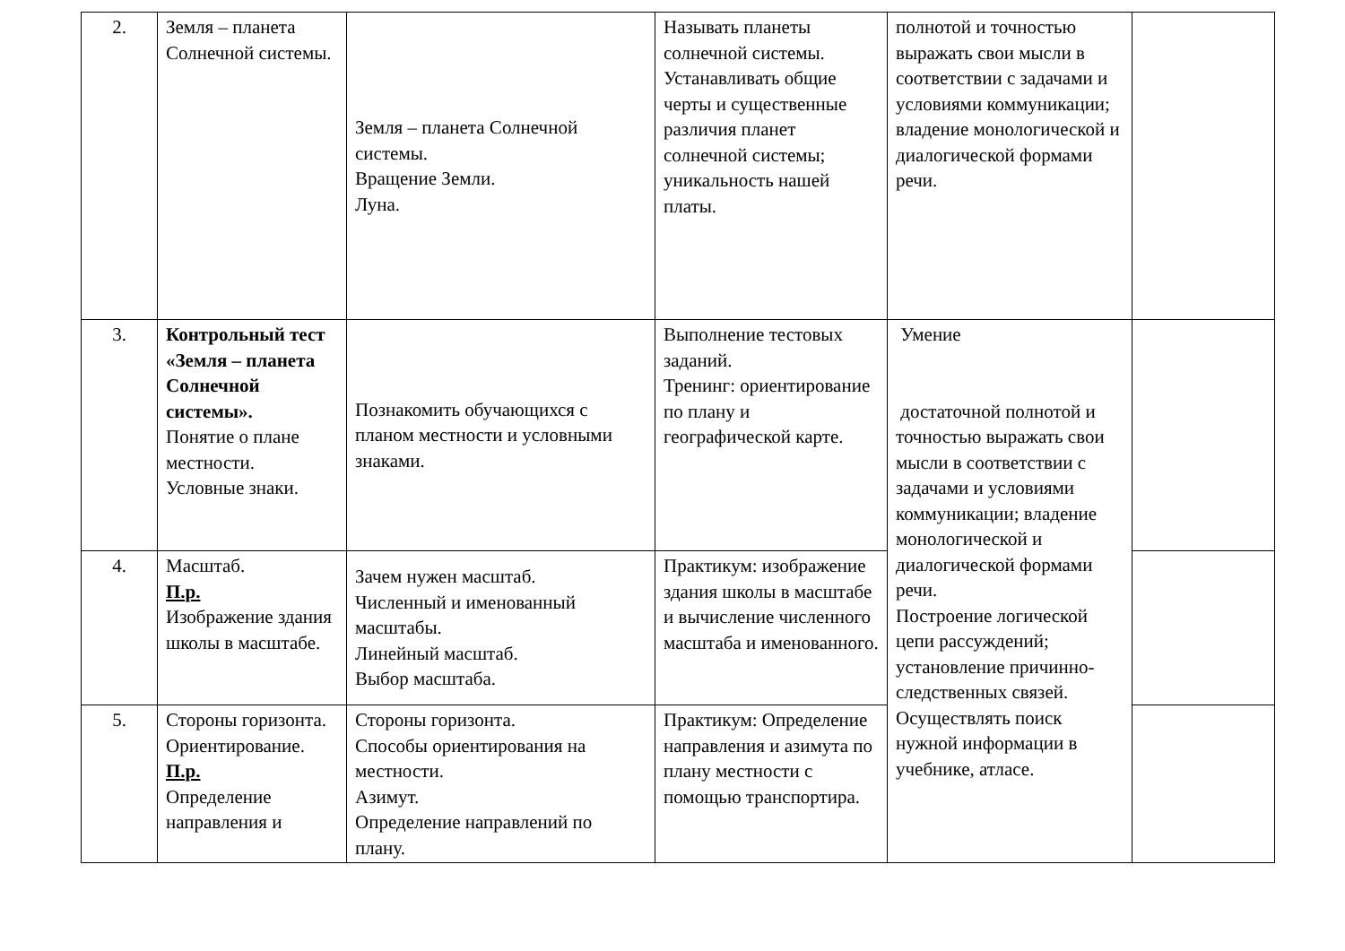| 2. | Земля – планета Солнечной системы. | Земля – планета Солнечной системы. Вращение Земли. Луна. | Называть планеты солнечной системы. Устанавливать общие черты и существенные различия планет солнечной системы; уникальность нашей платы. | полнотой и точностью выражать свои мысли в соответствии с задачами и условиями коммуникации; владение монологической и диалогической формами речи. | |
| 3. | Контрольный тест «Земля – планета Солнечной системы». Понятие о плане местности. Условные знаки. | Познакомить обучающихся с планом местности и условными знаками. | Выполнение тестовых заданий. Тренинг: ориентирование по плану и географической карте. | Умение достаточной полнотой и точностью выражать свои мысли в соответствии с задачами и условиями коммуникации; владение монологической и диалогической формами речи. Построение логической цепи рассуждений; установление причинно-следственных связей. Осуществлять поиск нужной информации в учебнике, атласе. | |
| 4. | Масштаб. П.р. Изображение здания школы в масштабе. | Зачем нужен масштаб. Численный и именованный масштабы. Линейный масштаб. Выбор масштаба. | Практикум: изображение здания школы в масштабе и вычисление численного масштаба и именованного. | | |
| 5. | Стороны горизонта. Ориентирование. П.р. Определение направления и | Стороны горизонта. Способы ориентирования на местности. Азимут. Определение направлений по плану. | Практикум: Определение направления и азимута по плану местности с помощью транспортира. | | |